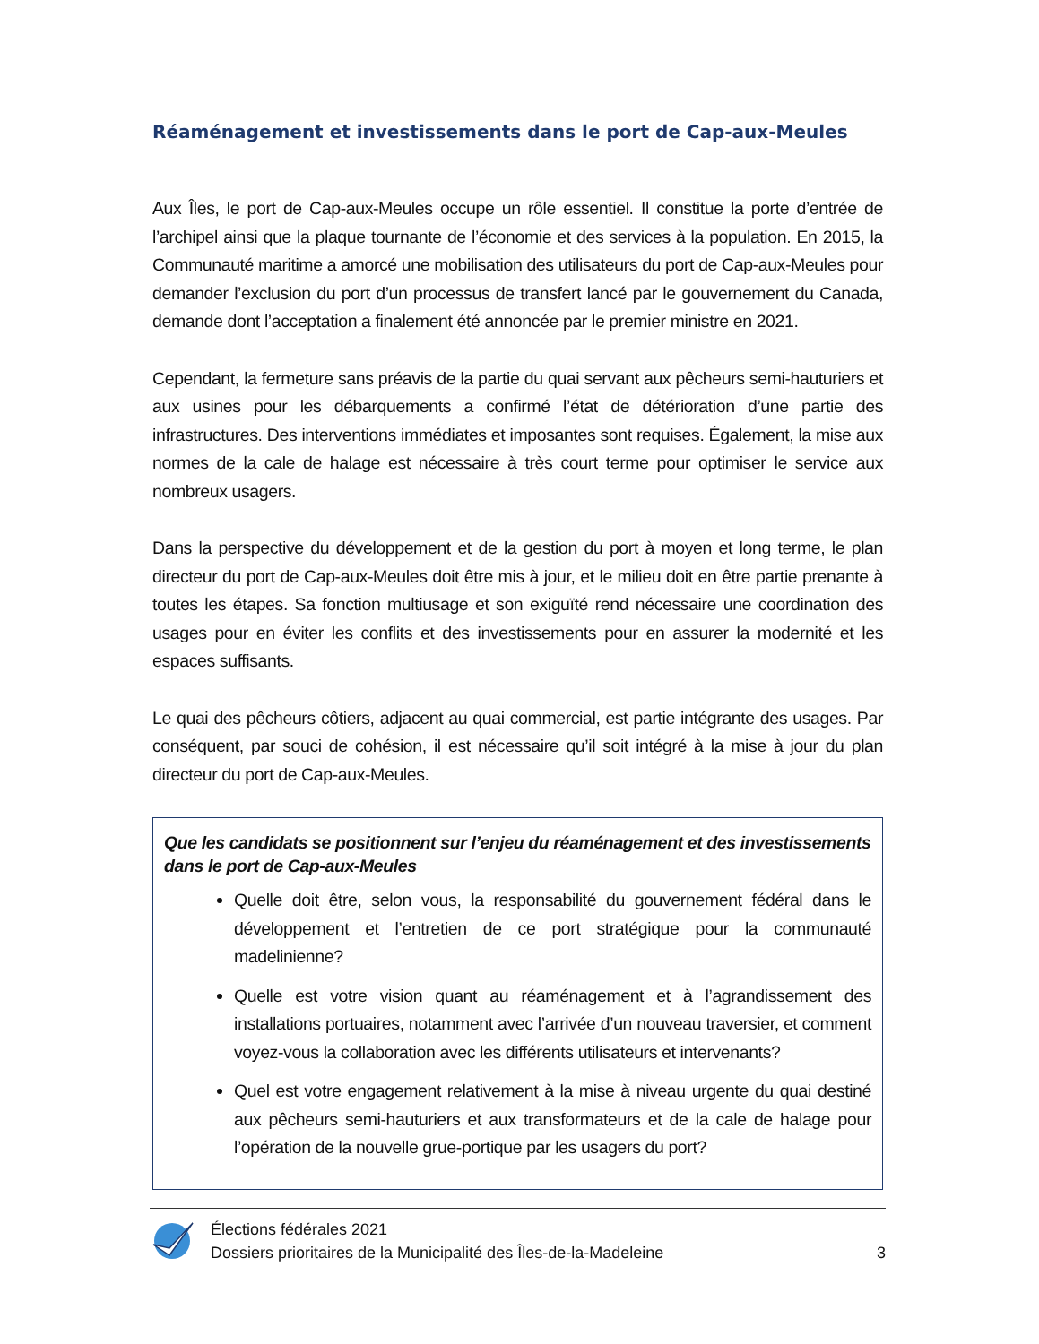Réaménagement et investissements dans le port de Cap-aux-Meules
Aux Îles, le port de Cap-aux-Meules occupe un rôle essentiel. Il constitue la porte d’entrée de l’archipel ainsi que la plaque tournante de l’économie et des services à la population. En 2015, la Communauté maritime a amorcé une mobilisation des utilisateurs du port de Cap-aux-Meules pour demander l’exclusion du port d’un processus de transfert lancé par le gouvernement du Canada, demande dont l’acceptation a finalement été annoncée par le premier ministre en 2021.
Cependant, la fermeture sans préavis de la partie du quai servant aux pêcheurs semi-hauturiers et aux usines pour les débarquements a confirmé l’état de détérioration d’une partie des infrastructures. Des interventions immédiates et imposantes sont requises. Également, la mise aux normes de la cale de halage est nécessaire à très court terme pour optimiser le service aux nombreux usagers.
Dans la perspective du développement et de la gestion du port à moyen et long terme, le plan directeur du port de Cap-aux-Meules doit être mis à jour, et le milieu doit en être partie prenante à toutes les étapes. Sa fonction multiusage et son exiguïté rend nécessaire une coordination des usages pour en éviter les conflits et des investissements pour en assurer la modernité et les espaces suffisants.
Le quai des pêcheurs côtiers, adjacent au quai commercial, est partie intégrante des usages. Par conséquent, par souci de cohésion, il est nécessaire qu’il soit intégré à la mise à jour du plan directeur du port de Cap-aux-Meules.
Que les candidats se positionnent sur l’enjeu du réaménagement et des investissements dans le port de Cap-aux-Meules
Quelle doit être, selon vous, la responsabilité du gouvernement fédéral dans le développement et l’entretien de ce port stratégique pour la communauté madelinienne?
Quelle est votre vision quant au réaménagement et à l’agrandissement des installations portuaires, notamment avec l’arrivée d’un nouveau traversier, et comment voyez-vous la collaboration avec les différents utilisateurs et intervenants?
Quel est votre engagement relativement à la mise à niveau urgente du quai destiné aux pêcheurs semi-hauturiers et aux transformateurs et de la cale de halage pour l’opération de la nouvelle grue-portique par les usagers du port?
Élections fédérales 2021
Dossiers prioritaires de la Municipalité des Îles-de-la-Madeleine
3